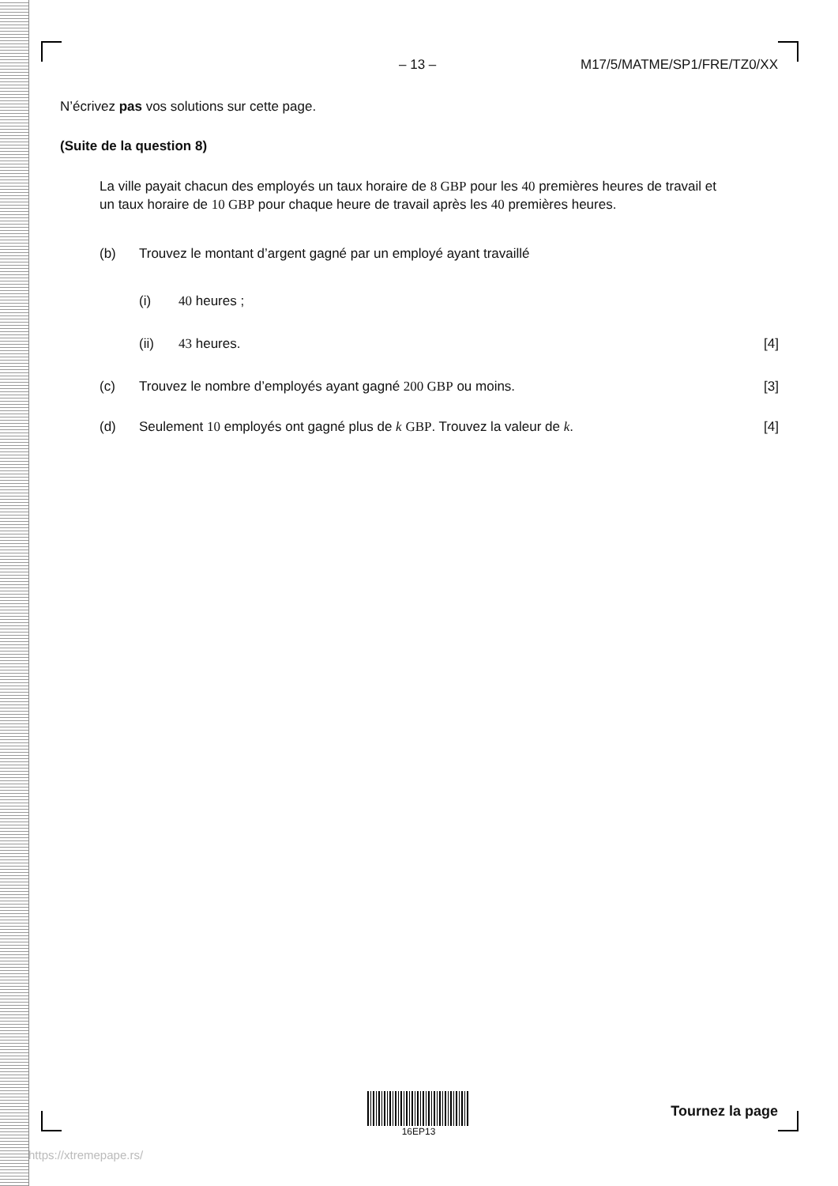– 13 – M17/5/MATME/SP1/FRE/TZ0/XX
N’écrivez pas vos solutions sur cette page.
(Suite de la question 8)
La ville payait chacun des employés un taux horaire de 8 GBP pour les 40 premières heures de travail et un taux horaire de 10 GBP pour chaque heure de travail après les 40 premières heures.
(b) Trouvez le montant d’argent gagné par un employé ayant travaillé
(i) 40 heures ;
(ii) 43 heures. [4]
(c) Trouvez le nombre d’employés ayant gagné 200 GBP ou moins.
[3]
(d) Seulement 10 employés ont gagné plus de k GBP. Trouvez la valeur de k.
[4]
16EP13
Tournez la page
https://xtremepape.rs/